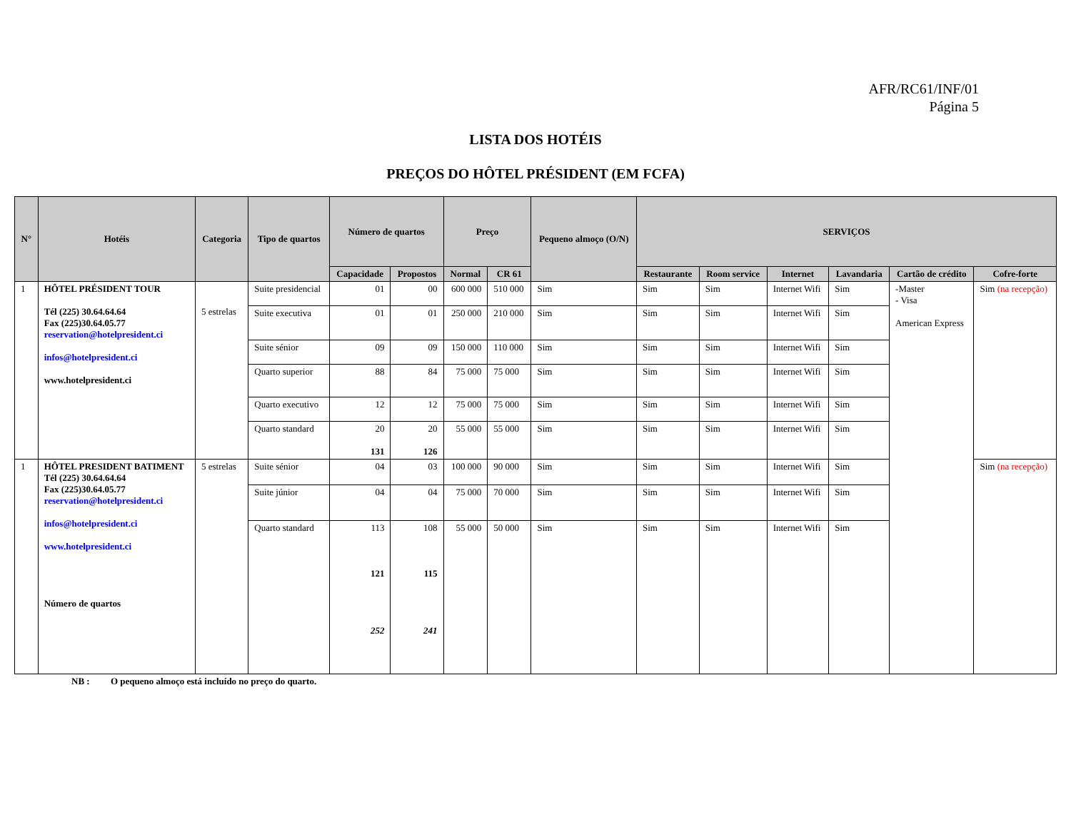AFR/RC61/INF/01
Página 5
LISTA DOS HOTÉIS
PREÇOS DO HÔTEL PRÉSIDENT (EM FCFA)
| N° | Hotéis | Categoria | Tipo de quartos | Número de quartos | | Preço | | Pequeno almoço (O/N) | SERVIÇOS | | | | | |
| --- | --- | --- | --- | --- | --- | --- | --- | --- | --- | --- | --- | --- | --- | --- |
| | | | | Capacidade | Propostos | Normal | CR 61 | | Restaurante | Room service | Internet | Lavandaria | Cartão de crédito | Cofre-forte |
| 1 | HÔTEL PRÉSIDENT TOUR Tél (225) 30.64.64.64 Fax (225)30.64.05.77 reservation@hotelpresident.ci infos@hotelpresident.ci www.hotelpresident.ci | 5 estrelas | Suite presidencial | 01 | 00 | 600 000 | 510 000 | Sim | Sim | Sim | Internet Wifi | Sim | -Master - Visa American Express | Sim (na recepção) |
| | | | Suite executiva | 01 | 01 | 250 000 | 210 000 | Sim | Sim | Sim | Internet Wifi | Sim | | |
| | | | Suite sénior | 09 | 09 | 150 000 | 110 000 | Sim | Sim | Sim | Internet Wifi | Sim | | |
| | | | Quarto superior | 88 | 84 | 75 000 | 75 000 | Sim | Sim | Sim | Internet Wifi | Sim | | |
| | | | Quarto executivo | 12 | 12 | 75 000 | 75 000 | Sim | Sim | Sim | Internet Wifi | Sim | | |
| | | | Quarto standard | 20 131 | 20 126 | 55 000 | 55 000 | Sim | Sim | Sim | Internet Wifi | Sim | | |
| 1 | HÔTEL PRESIDENT BATIMENT Tél (225) 30.64.64.64 Fax (225)30.64.05.77 reservation@hotelpresident.ci infos@hotelpresident.ci www.hotelpresident.ci Número de quartos | 5 estrelas | Suite sénior | 04 | 03 | 100 000 | 90 000 | Sim | Sim | Sim | Internet Wifi | Sim | | Sim (na recepção) |
| | | | Suite júnior | 04 | 04 | 75 000 | 70 000 | Sim | Sim | Sim | Internet Wifi | Sim | | |
| | | | Quarto standard | 113 121 252 | 108 115 241 | 55 000 | 50 000 | Sim | Sim | Sim | Internet Wifi | Sim | | |
NB : O pequeno almoço está incluído no preço do quarto.